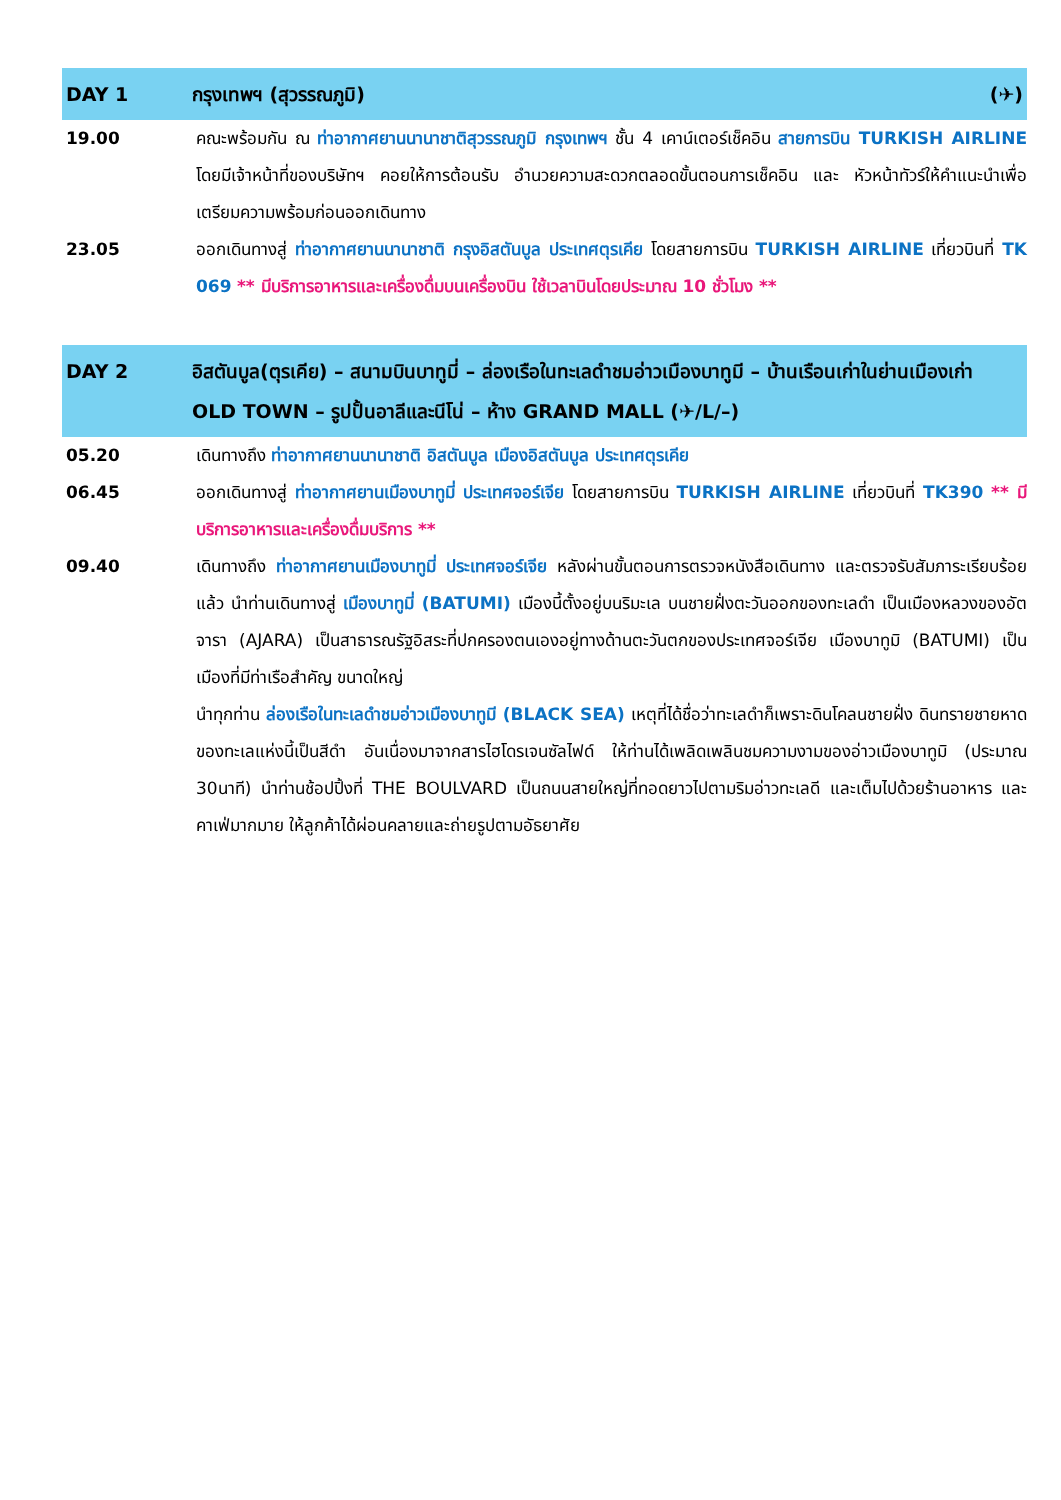DAY 1 กรุงเทพฯ (สุวรรณภูมิ) (✈)
19.00 คณะพร้อมกัน ณ ท่าอากาศยานนานาชาติสุวรรณภูมิ กรุงเทพฯ ชั้น 4 เคาน์เตอร์เช็คอิน สายการบิน TURKISH AIRLINE โดยมีเจ้าหน้าที่ของบริษัทฯ คอยให้การต้อนรับ อำนวยความสะดวกตลอดขั้นตอนการเช็คอิน และ หัวหน้าทัวร์ให้คำแนะนำเพื่อเตรียมความพร้อมก่อนออกเดินทาง
23.05 ออกเดินทางสู่ ท่าอากาศยานนานาชาติ กรุงอิสตันบูล ประเทศตุรเคีย โดยสายการบิน TURKISH AIRLINE เที่ยวบินที่ TK 069 ** มีบริการอาหารและเครื่องดื่มบนเครื่องบิน ใช้เวลาบินโดยประมาณ 10 ชั่วโมง **
DAY 2 อิสตันบูล(ตุรเคีย) – สนามบินบาทูมี่ – ล่องเรือในทะเลดำชมอ่าวเมืองบาทูมี – บ้านเรือนเก่าในย่านเมืองเก่า OLD TOWN – รูปปั้นอาลีและนีโน่ – ห้าง GRAND MALL (✈/L/–)
05.20 เดินทางถึง ท่าอากาศยานนานาชาติ อิสตันบูล เมืองอิสตันบูล ประเทศตุรเคีย
06.45 ออกเดินทางสู่ ท่าอากาศยานเมืองบาทูมี่ ประเทศจอร์เจีย โดยสายการบิน TURKISH AIRLINE เที่ยวบินที่ TK390 ** มีบริการอาหารและเครื่องดื่มบริการ **
09.40 เดินทางถึง ท่าอากาศยานเมืองบาทูมี่ ประเทศจอร์เจีย หลังผ่านขั้นตอนการตรวจหนังสือเดินทาง และตรวจรับสัมภาระเรียบร้อยแล้ว นำท่านเดินทางสู่ เมืองบาทูมี่ (BATUMI) เมืองนี้ตั้งอยู่บนริมะเล บนชายฝั่งตะวันออกของทะเลดำ เป็นเมืองหลวงของอัตจารา (AJARA) เป็นสาธารณรัฐอิสระที่ปกครองตนเองอยู่ทางด้านตะวันตกของประเทศจอร์เจีย เมืองบาทูมิ (BATUMI) เป็นเมืองที่มีท่าเรือสำคัญ ขนาดใหญ่
นำทุกท่าน ล่องเรือในทะเลดำชมอ่าวเมืองบาทูมี (BLACK SEA) เหตุที่ได้ชื่อว่าทะเลดำก็เพราะดินโคลนชายฝั่ง ดินทรายชายหาดของทะเลแห่งนี้เป็นสีดำ อันเนื่องมาจากสารไฮโดรเจนซัลไฟด์ ให้ท่านได้เพลิดเพลินชมความงามของอ่าวเมืองบาทูมิ (ประมาณ 30นาที) นำท่านช้อปปิ้งที่ THE BOULVARD เป็นถนนสายใหญ่ที่ทอดยาวไปตามริมอ่าวทะเลดี และเต็มไปด้วยร้านอาหาร และคาเฟ่มากมาย ให้ลูกค้าได้ผ่อนคลายและถ่ายรูปตามอัธยาศัย